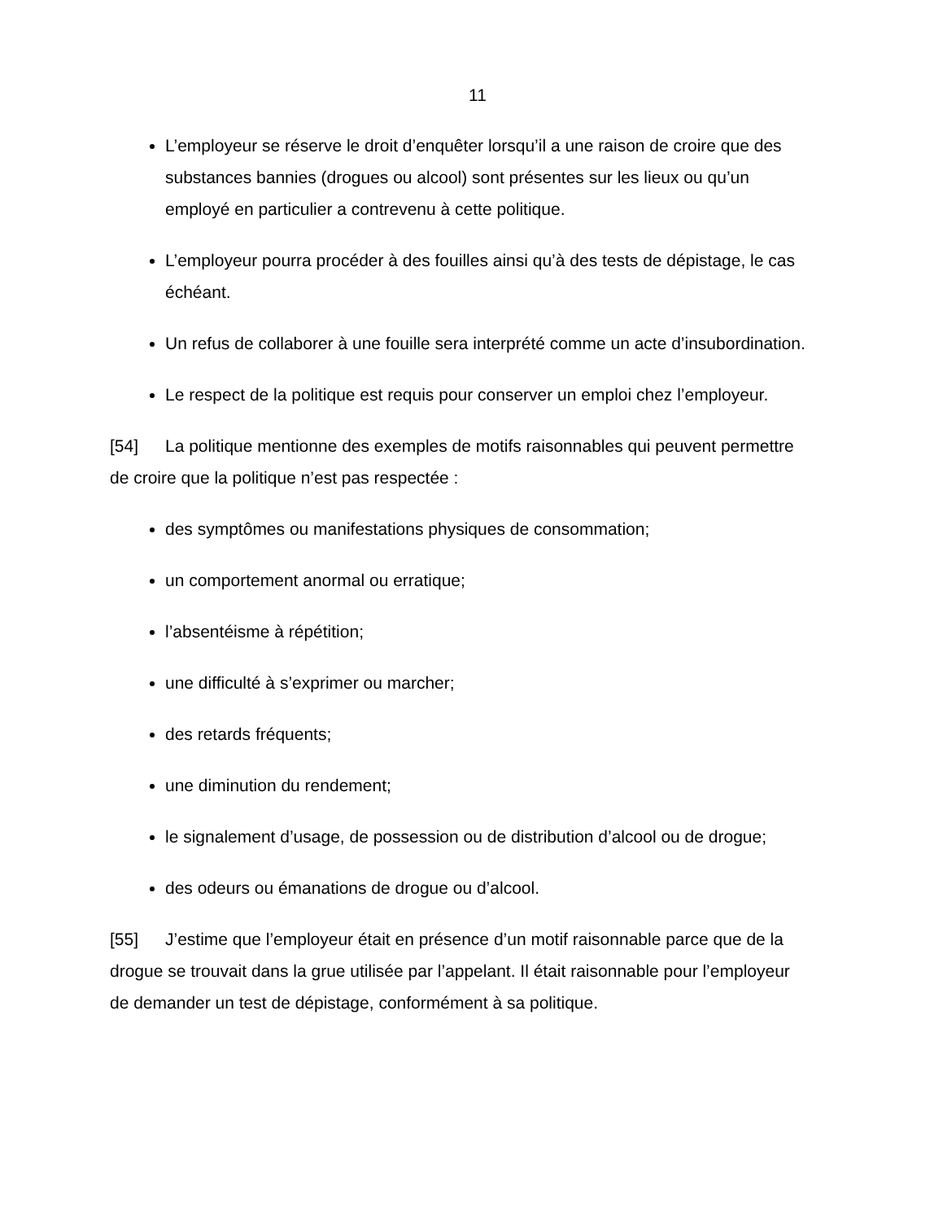11
L’employeur se réserve le droit d’enquêter lorsqu’il a une raison de croire que des substances bannies (drogues ou alcool) sont présentes sur les lieux ou qu’un employé en particulier a contrevenu à cette politique.
L’employeur pourra procéder à des fouilles ainsi qu’à des tests de dépistage, le cas échéant.
Un refus de collaborer à une fouille sera interprété comme un acte d’insubordination.
Le respect de la politique est requis pour conserver un emploi chez l’employeur.
[54] La politique mentionne des exemples de motifs raisonnables qui peuvent permettre de croire que la politique n’est pas respectée :
des symptômes ou manifestations physiques de consommation;
un comportement anormal ou erratique;
l’absentéisme à répétition;
une difficulté à s’exprimer ou marcher;
des retards fréquents;
une diminution du rendement;
le signalement d’usage, de possession ou de distribution d’alcool ou de drogue;
des odeurs ou émanations de drogue ou d’alcool.
[55] J’estime que l’employeur était en présence d’un motif raisonnable parce que de la drogue se trouvait dans la grue utilisée par l’appelant. Il était raisonnable pour l’employeur de demander un test de dépistage, conformément à sa politique.